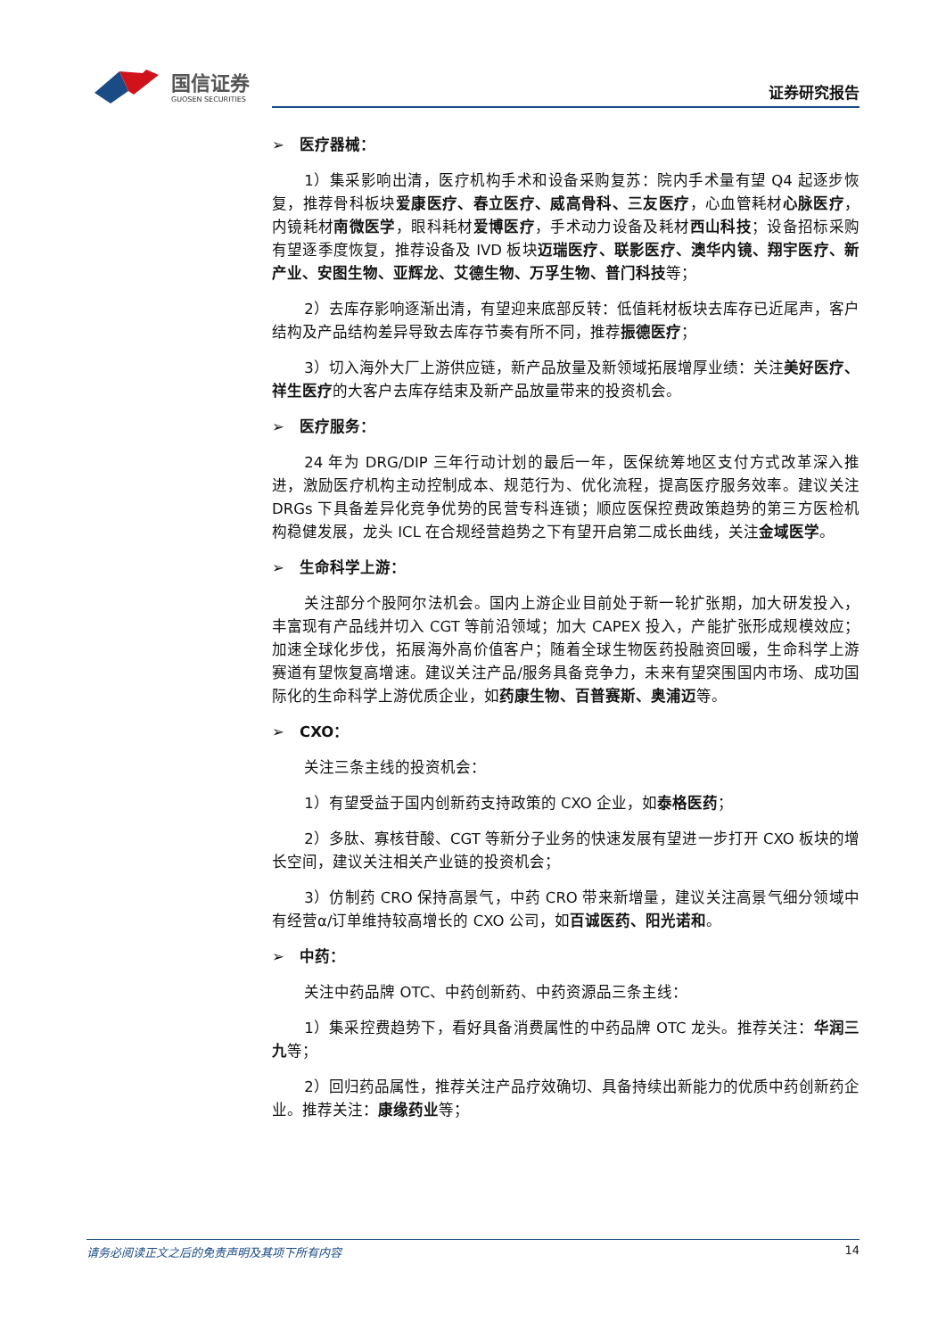国信证券
GUOSEN SECURITIES
证券研究报告
➢ 医疗器械：
1）集采影响出清，医疗机构手术和设备采购复苏：院内手术量有望 Q4 起逐步恢复，推荐骨科板块爱康医疗、春立医疗、威高骨科、三友医疗，心血管耗材心脉医疗，内镜耗材南微医学，眼科耗材爱博医疗，手术动力设备及耗材西山科技；设备招标采购有望逐季度恢复，推荐设备及 IVD 板块迈瑞医疗、联影医疗、澳华内镜、翔宇医疗、新产业、安图生物、亚辉龙、艾德生物、万孚生物、普门科技等；
2）去库存影响逐渐出清，有望迎来底部反转：低值耗材板块去库存已近尾声，客户结构及产品结构差异导致去库存节奏有所不同，推荐振德医疗；
3）切入海外大厂上游供应链，新产品放量及新领域拓展增厚业绩：关注美好医疗、祥生医疗的大客户去库存结束及新产品放量带来的投资机会。
➢ 医疗服务：
24 年为 DRG/DIP 三年行动计划的最后一年，医保统筹地区支付方式改革深入推进，激励医疗机构主动控制成本、规范行为、优化流程，提高医疗服务效率。建议关注 DRGs 下具备差异化竞争优势的民营专科连锁；顺应医保控费政策趋势的第三方医检机构稳健发展，龙头 ICL 在合规经营趋势之下有望开启第二成长曲线，关注金域医学。
➢ 生命科学上游：
关注部分个股阿尔法机会。国内上游企业目前处于新一轮扩张期，加大研发投入，丰富现有产品线并切入 CGT 等前沿领域；加大 CAPEX 投入，产能扩张形成规模效应；加速全球化步伐，拓展海外高价值客户；随着全球生物医药投融资回暖，生命科学上游赛道有望恢复高增速。建议关注产品/服务具备竞争力，未来有望突围国内市场、成功国际化的生命科学上游优质企业，如药康生物、百普赛斯、奥浦迈等。
➢ CXO：
关注三条主线的投资机会：
1）有望受益于国内创新药支持政策的 CXO 企业，如泰格医药；
2）多肽、寡核苷酸、CGT 等新分子业务的快速发展有望进一步打开 CXO 板块的增长空间，建议关注相关产业链的投资机会；
3）仿制药 CRO 保持高景气，中药 CRO 带来新增量，建议关注高景气细分领域中有经营α/订单维持较高增长的 CXO 公司，如百诚医药、阳光诺和。
➢ 中药：
关注中药品牌 OTC、中药创新药、中药资源品三条主线：
1）集采控费趋势下，看好具备消费属性的中药品牌 OTC 龙头。推荐关注：华润三九等；
2）回归药品属性，推荐关注产品疗效确切、具备持续出新能力的优质中药创新药企业。推荐关注：康缘药业等；
请务必阅读正文之后的免责声明及其项下所有内容 14